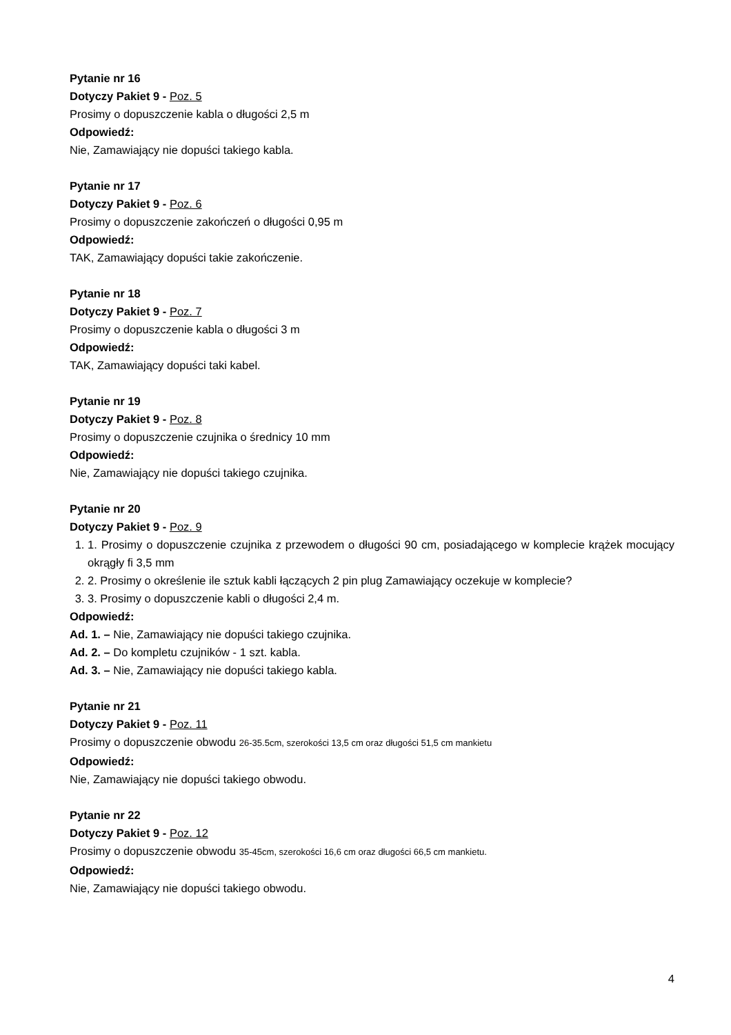Pytanie nr 16
Dotyczy Pakiet 9 - Poz. 5
Prosimy o dopuszczenie kabla o długości 2,5 m
Odpowiedź:
Nie, Zamawiający nie dopuści takiego kabla.
Pytanie nr 17
Dotyczy Pakiet 9 - Poz. 6
Prosimy o dopuszczenie zakończeń o długości 0,95 m
Odpowiedź:
TAK, Zamawiający dopuści takie zakończenie.
Pytanie nr 18
Dotyczy Pakiet 9 - Poz. 7
Prosimy o dopuszczenie kabla o długości 3 m
Odpowiedź:
TAK, Zamawiający dopuści taki kabel.
Pytanie nr 19
Dotyczy Pakiet 9 - Poz. 8
Prosimy o dopuszczenie czujnika o średnicy 10 mm
Odpowiedź:
Nie, Zamawiający nie dopuści takiego czujnika.
Pytanie nr 20
Dotyczy Pakiet 9 - Poz. 9
1. 1. Prosimy o dopuszczenie czujnika z przewodem o długości 90 cm, posiadającego w komplecie krążek mocujący okrągły fi 3,5 mm
2. 2. Prosimy o określenie ile sztuk kabli łączących 2 pin plug Zamawiający oczekuje w komplecie?
3. 3. Prosimy o dopuszczenie kabli o długości 2,4 m.
Odpowiedź:
Ad. 1. – Nie, Zamawiający nie dopuści takiego czujnika.
Ad. 2. – Do kompletu czujników - 1 szt. kabla.
Ad. 3. – Nie, Zamawiający nie dopuści takiego kabla.
Pytanie nr 21
Dotyczy Pakiet 9 - Poz. 11
Prosimy o dopuszczenie obwodu 26-35.5cm, szerokości 13,5 cm oraz długości 51,5 cm mankietu
Odpowiedź:
Nie, Zamawiający nie dopuści takiego obwodu.
Pytanie nr 22
Dotyczy Pakiet 9 - Poz. 12
Prosimy o dopuszczenie obwodu 35-45cm, szerokości 16,6 cm oraz długości 66,5 cm mankietu.
Odpowiedź:
Nie, Zamawiający nie dopuści takiego obwodu.
4